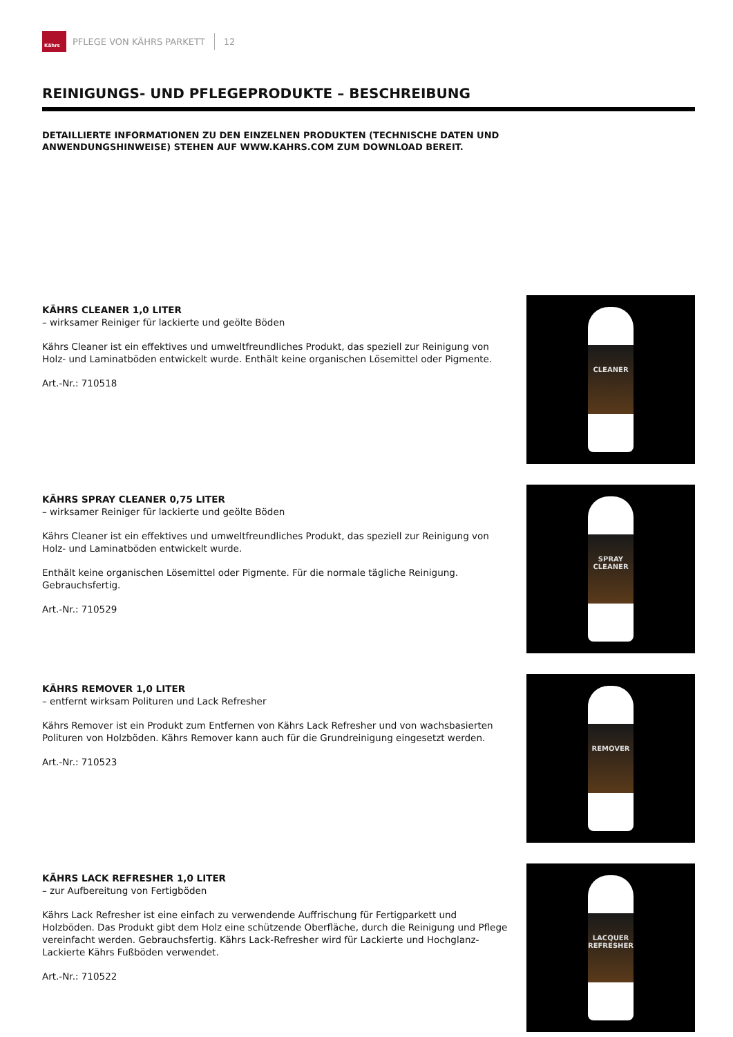Kährs
PFLEGE VON KÄHRS PARKETT 12
REINIGUNGS- UND PFLEGEPRODUKTE – BESCHREIBUNG
DETAILLIERTE INFORMATIONEN ZU DEN EINZELNEN PRODUKTEN (TECHNISCHE DATEN UND ANWENDUNGSHINWEISE) STEHEN AUF WWW.KAHRS.COM ZUM DOWNLOAD BEREIT.
KÄHRS CLEANER 1,0 LITER
– wirksamer Reiniger für lackierte und geölte Böden
Kährs Cleaner ist ein effektives und umweltfreundliches Produkt, das speziell zur Reinigung von Holz- und Laminatböden entwickelt wurde. Enthält keine organischen Lösemittel oder Pigmente.
Art.-Nr.: 710518
CLEANER
KÄHRS SPRAY CLEANER 0,75 LITER
– wirksamer Reiniger für lackierte und geölte Böden
Kährs Cleaner ist ein effektives und umweltfreundliches Produkt, das speziell zur Reinigung von Holz- und Laminatböden entwickelt wurde.
Enthält keine organischen Lösemittel oder Pigmente. Für die normale tägliche Reinigung. Gebrauchsfertig.
Art.-Nr.: 710529
SPRAY CLEANER
KÄHRS REMOVER 1,0 LITER
– entfernt wirksam Polituren und Lack Refresher
Kährs Remover ist ein Produkt zum Entfernen von Kährs Lack Refresher und von wachsbasierten Polituren von Holzböden. Kährs Remover kann auch für die Grundreinigung eingesetzt werden.
Art.-Nr.: 710523
REMOVER
KÄHRS LACK REFRESHER 1,0 LITER
– zur Aufbereitung von Fertigböden
Kährs Lack Refresher ist eine einfach zu verwendende Auffrischung für Fertigparkett und Holzböden. Das Produkt gibt dem Holz eine schützende Oberfläche, durch die Reinigung und Pflege vereinfacht werden. Gebrauchsfertig. Kährs Lack-Refresher wird für Lackierte und Hochglanz-Lackierte Kährs Fußböden verwendet.
Art.-Nr.: 710522
LACQUER REFRESHER